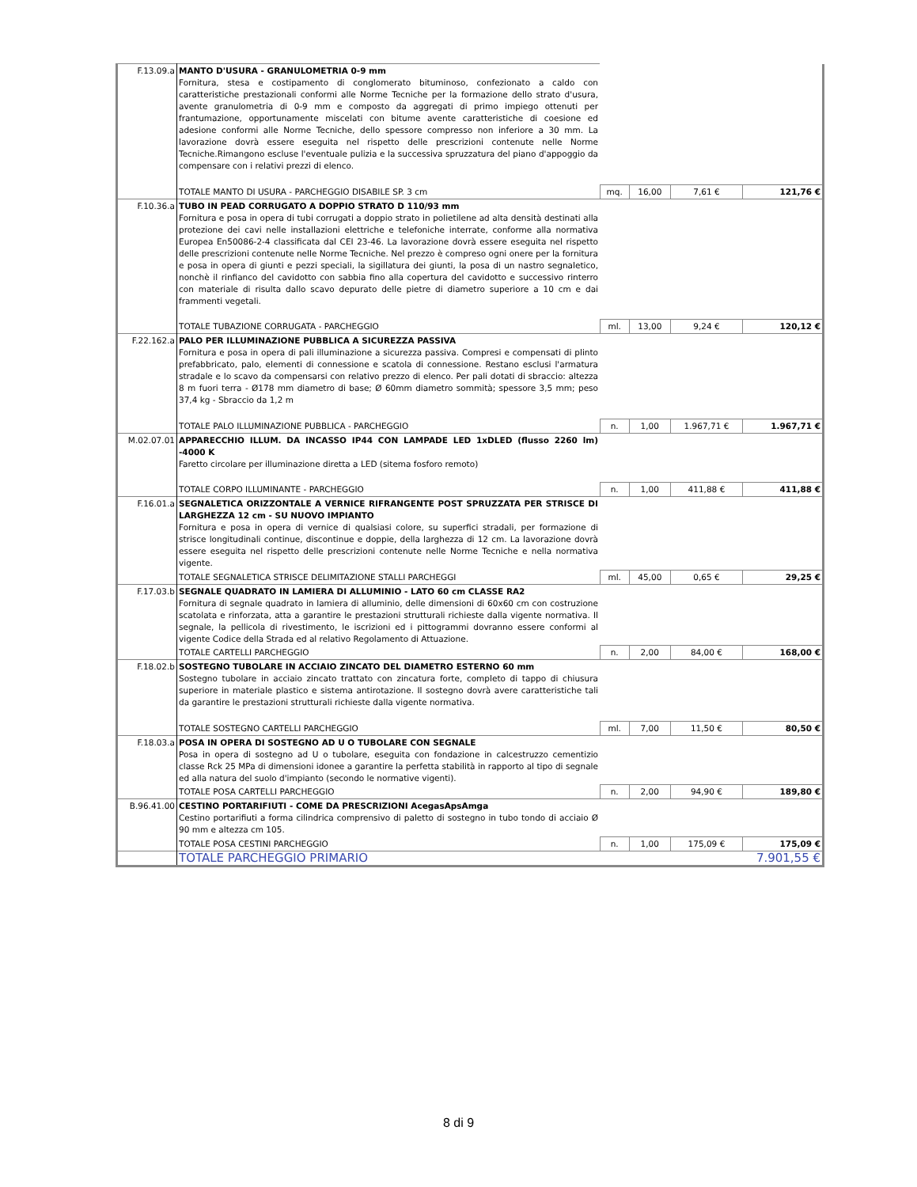| F.13.09.a | MANTO D'USURA - GRANULOMETRIA 0-9 mm Fornitura, stesa e costipamento di conglomerato bituminoso, confezionato a caldo con caratteristiche prestazionali conformi alle Norme Tecniche per la formazione dello strato d'usura, avente granulometria di 0-9 mm e composto da aggregati di primo impiego ottenuti per frantumazione, opportunamente miscelati con bitume avente caratteristiche di coesione ed adesione conformi alle Norme Tecniche, dello spessore compresso non inferiore a 30 mm. La lavorazione dovrà essere eseguita nel rispetto delle prescrizioni contenute nelle Norme Tecniche.Rimangono escluse l'eventuale pulizia e la successiva spruzzatura del piano d'appoggio da compensare con i relativi prezzi di elenco. | | | | |
| | TOTALE MANTO DI USURA - PARCHEGGIO DISABILE SP. 3 cm | mq. | 16,00 | 7,61 € | 121,76 € |
| F.10.36.a | TUBO IN PEAD CORRUGATO A DOPPIO STRATO D 110/93 mm Fornitura e posa in opera di tubi corrugati a doppio strato in polietilene ad alta densità destinati alla protezione dei cavi nelle installazioni elettriche e telefoniche interrate, conforme alla normativa Europea En50086-2-4 classificata dal CEI 23-46. La lavorazione dovrà essere eseguita nel rispetto delle prescrizioni contenute nelle Norme Tecniche. Nel prezzo è compreso ogni onere per la fornitura e posa in opera di giunti e pezzi speciali, la sigillatura dei giunti, la posa di un nastro segnaletico, nonchè il rinfianco del cavidotto con sabbia fino alla copertura del cavidotto e successivo rinterro con materiale di risulta dallo scavo depurato delle pietre di diametro superiore a 10 cm e dai frammenti vegetali. | | | | |
| | TOTALE TUBAZIONE CORRUGATA - PARCHEGGIO | ml. | 13,00 | 9,24 € | 120,12 € |
| F.22.162.a | PALO PER ILLUMINAZIONE PUBBLICA A SICUREZZA PASSIVA Fornitura e posa in opera di pali illuminazione a sicurezza passiva. Compresi e compensati di plinto prefabbricato, palo, elementi di connessione e scatola di connessione. Restano esclusi l'armatura stradale e lo scavo da compensarsi con relativo prezzo di elenco. Per pali dotati di sbraccio: altezza 8 m fuori terra - Ø178 mm diametro di base; Ø 60mm diametro sommità; spessore 3,5 mm; peso 37,4 kg - Sbraccio da 1,2 m | | | | |
| | TOTALE PALO ILLUMINAZIONE PUBBLICA - PARCHEGGIO | n. | 1,00 | 1.967,71 € | 1.967,71 € |
| M.02.07.01 | APPARECCHIO ILLUM. DA INCASSO IP44 CON LAMPADE LED 1xDLED (flusso 2260 lm) -4000 K Faretto circolare per illuminazione diretta a LED (sitema fosforo remoto) | | | | |
| | TOTALE CORPO ILLUMINANTE - PARCHEGGIO | n. | 1,00 | 411,88 € | 411,88 € |
| F.16.01.a | SEGNALETICA ORIZZONTALE A VERNICE RIFRANGENTE POST SPRUZZATA PER STRISCE DI LARGHEZZA 12 cm - SU NUOVO IMPIANTO Fornitura e posa in opera di vernice di qualsiasi colore, su superfici stradali, per formazione di strisce longitudinali continue, discontinue e doppie, della larghezza di 12 cm. La lavorazione dovrà essere eseguita nel rispetto delle prescrizioni contenute nelle Norme Tecniche e nella normativa vigente. | | | | |
| | TOTALE SEGNALETICA STRISCE DELIMITAZIONE STALLI PARCHEGGI | ml. | 45,00 | 0,65 € | 29,25 € |
| F.17.03.b | SEGNALE QUADRATO IN LAMIERA DI ALLUMINIO - LATO 60 cm CLASSE RA2 Fornitura di segnale quadrato in lamiera di alluminio, delle dimensioni di 60x60 cm con costruzione scatolata e rinforzata, atta a garantire le prestazioni strutturali richieste dalla vigente normativa. Il segnale, la pellicola di rivestimento, le iscrizioni ed i pittogrammi dovranno essere conformi al vigente Codice della Strada ed al relativo Regolamento di Attuazione. | | | | |
| | TOTALE CARTELLI PARCHEGGIO | n. | 2,00 | 84,00 € | 168,00 € |
| F.18.02.b | SOSTEGNO TUBOLARE IN ACCIAIO ZINCATO DEL DIAMETRO ESTERNO 60 mm Sostegno tubolare in acciaio zincato trattato con zincatura forte, completo di tappo di chiusura superiore in materiale plastico e sistema antirotazione. Il sostegno dovrà avere caratteristiche tali da garantire le prestazioni strutturali richieste dalla vigente normativa. | | | | |
| | TOTALE SOSTEGNO CARTELLI PARCHEGGIO | ml. | 7,00 | 11,50 € | 80,50 € |
| F.18.03.a | POSA IN OPERA DI SOSTEGNO AD U O TUBOLARE CON SEGNALE Posa in opera di sostegno ad U o tubolare, eseguita con fondazione in calcestruzzo cementizio classe Rck 25 MPa di dimensioni idonee a garantire la perfetta stabilità in rapporto al tipo di segnale ed alla natura del suolo d'impianto (secondo le normative vigenti). | | | | |
| | TOTALE POSA CARTELLI PARCHEGGIO | n. | 2,00 | 94,90 € | 189,80 € |
| B.96.41.00 | CESTINO PORTARIFIUTI - COME DA PRESCRIZIONI AcegasApsAmga Cestino portarifiuti a forma cilindrica comprensivo di paletto di sostegno in tubo tondo di acciaio Ø 90 mm e altezza cm 105. | | | | |
| | TOTALE POSA CESTINI PARCHEGGIO | n. | 1,00 | 175,09 € | 175,09 € |
| | TOTALE PARCHEGGIO PRIMARIO | 7.901,55 € | | | |
8 di 9